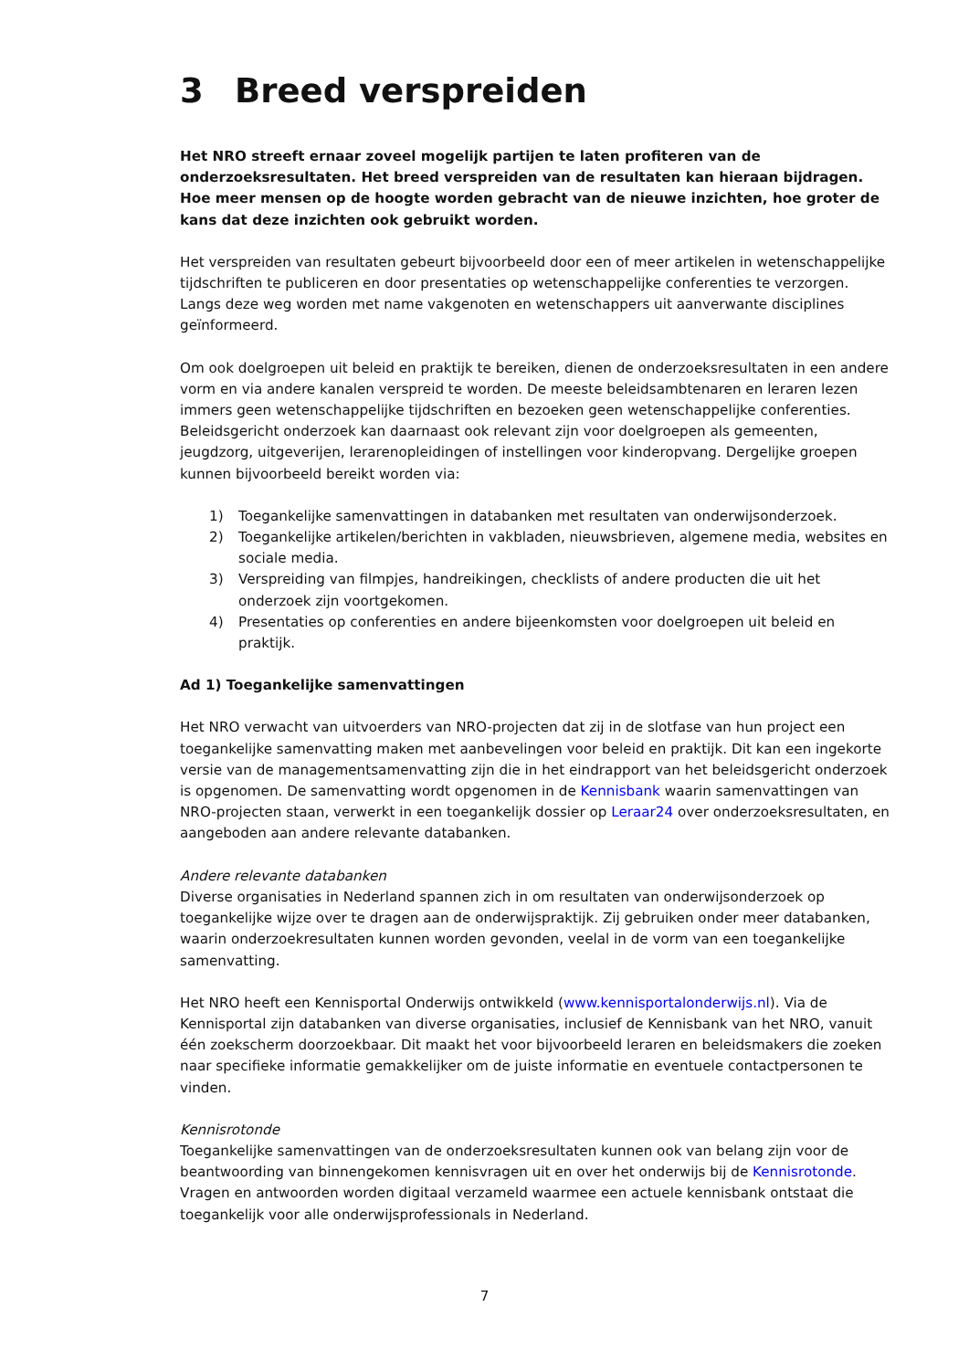3 Breed verspreiden
Het NRO streeft ernaar zoveel mogelijk partijen te laten profiteren van de onderzoeksresultaten. Het breed verspreiden van de resultaten kan hieraan bijdragen. Hoe meer mensen op de hoogte worden gebracht van de nieuwe inzichten, hoe groter de kans dat deze inzichten ook gebruikt worden.
Het verspreiden van resultaten gebeurt bijvoorbeeld door een of meer artikelen in wetenschappelijke tijdschriften te publiceren en door presentaties op wetenschappelijke conferenties te verzorgen. Langs deze weg worden met name vakgenoten en wetenschappers uit aanverwante disciplines geïnformeerd.
Om ook doelgroepen uit beleid en praktijk te bereiken, dienen de onderzoeksresultaten in een andere vorm en via andere kanalen verspreid te worden. De meeste beleidsambtenaren en leraren lezen immers geen wetenschappelijke tijdschriften en bezoeken geen wetenschappelijke conferenties. Beleidsgericht onderzoek kan daarnaast ook relevant zijn voor doelgroepen als gemeenten, jeugdzorg, uitgeverijen, lerarenopleidingen of instellingen voor kinderopvang. Dergelijke groepen kunnen bijvoorbeeld bereikt worden via:
1) Toegankelijke samenvattingen in databanken met resultaten van onderwijsonderzoek.
2) Toegankelijke artikelen/berichten in vakbladen, nieuwsbrieven, algemene media, websites en sociale media.
3) Verspreiding van filmpjes, handreikingen, checklists of andere producten die uit het onderzoek zijn voortgekomen.
4) Presentaties op conferenties en andere bijeenkomsten voor doelgroepen uit beleid en praktijk.
Ad 1) Toegankelijke samenvattingen
Het NRO verwacht van uitvoerders van NRO-projecten dat zij in de slotfase van hun project een toegankelijke samenvatting maken met aanbevelingen voor beleid en praktijk. Dit kan een ingekorte versie van de managementsamenvatting zijn die in het eindrapport van het beleidsgericht onderzoek is opgenomen. De samenvatting wordt opgenomen in de Kennisbank waarin samenvattingen van NRO-projecten staan, verwerkt in een toegankelijk dossier op Leraar24 over onderzoeksresultaten, en aangeboden aan andere relevante databanken.
Andere relevante databanken
Diverse organisaties in Nederland spannen zich in om resultaten van onderwijsonderzoek op toegankelijke wijze over te dragen aan de onderwijspraktijk. Zij gebruiken onder meer databanken, waarin onderzoekresultaten kunnen worden gevonden, veelal in de vorm van een toegankelijke samenvatting.
Het NRO heeft een Kennisportal Onderwijs ontwikkeld (www.kennisportalonderwijs.nl). Via de Kennisportal zijn databanken van diverse organisaties, inclusief de Kennisbank van het NRO, vanuit één zoekscherm doorzoekbaar. Dit maakt het voor bijvoorbeeld leraren en beleidsmakers die zoeken naar specifieke informatie gemakkelijker om de juiste informatie en eventuele contactpersonen te vinden.
Kennisrotonde
Toegankelijke samenvattingen van de onderzoeksresultaten kunnen ook van belang zijn voor de beantwoording van binnengekomen kennisvragen uit en over het onderwijs bij de Kennisrotonde. Vragen en antwoorden worden digitaal verzameld waarmee een actuele kennisbank ontstaat die toegankelijk voor alle onderwijsprofessionals in Nederland.
7